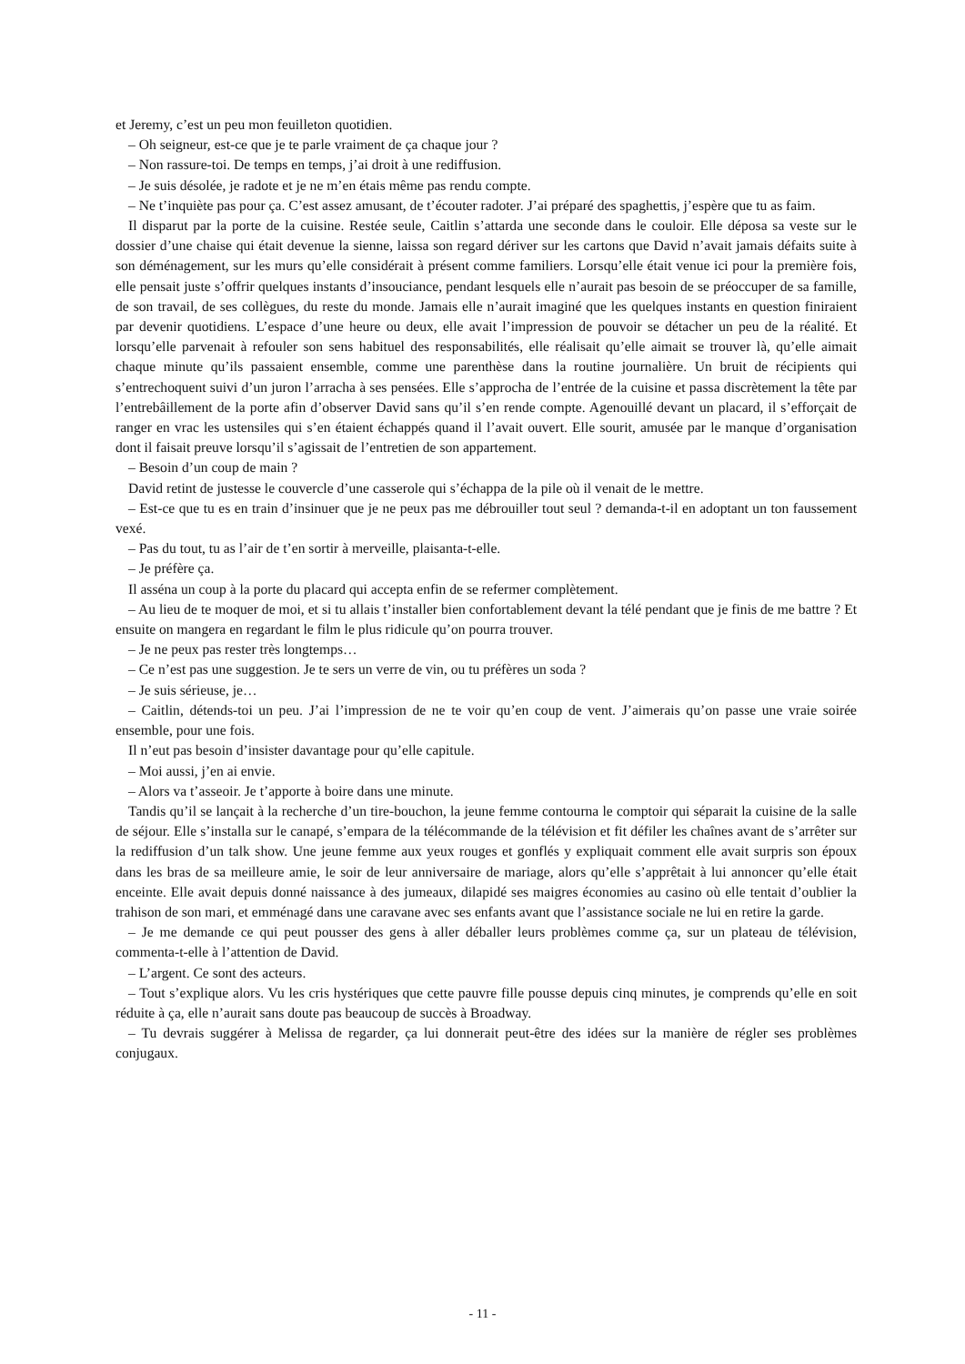et Jeremy, c’est un peu mon feuilleton quotidien.
– Oh seigneur, est-ce que je te parle vraiment de ça chaque jour ?
– Non rassure-toi. De temps en temps, j’ai droit à une rediffusion.
– Je suis désolée, je radote et je ne m’en étais même pas rendu compte.
– Ne t’inquiète pas pour ça. C’est assez amusant, de t’écouter radoter. J’ai préparé des spaghettis, j’espère que tu as faim.
Il disparut par la porte de la cuisine. Restée seule, Caitlin s’attarda une seconde dans le couloir. Elle déposa sa veste sur le dossier d’une chaise qui était devenue la sienne, laissa son regard dériver sur les cartons que David n’avait jamais défaits suite à son déménagement, sur les murs qu’elle considérait à présent comme familiers. Lorsqu’elle était venue ici pour la première fois, elle pensait juste s’offrir quelques instants d’insouciance, pendant lesquels elle n’aurait pas besoin de se préoccuper de sa famille, de son travail, de ses collègues, du reste du monde. Jamais elle n’aurait imaginé que les quelques instants en question finiraient par devenir quotidiens. L’espace d’une heure ou deux, elle avait l’impression de pouvoir se détacher un peu de la réalité. Et lorsqu’elle parvenait à refouler son sens habituel des responsabilités, elle réalisait qu’elle aimait se trouver là, qu’elle aimait chaque minute qu’ils passaient ensemble, comme une parenthèse dans la routine journalière. Un bruit de récipients qui s’entrechoquent suivi d’un juron l’arracha à ses pensées. Elle s’approcha de l’entrée de la cuisine et passa discrètement la tête par l’entrebâillement de la porte afin d’observer David sans qu’il s’en rende compte. Agenouillé devant un placard, il s’efforçait de ranger en vrac les ustensiles qui s’en étaient échappés quand il l’avait ouvert. Elle sourit, amusée par le manque d’organisation dont il faisait preuve lorsqu’il s’agissait de l’entretien de son appartement.
– Besoin d’un coup de main ?
David retint de justesse le couvercle d’une casserole qui s’échappa de la pile où il venait de le mettre.
– Est-ce que tu es en train d’insinuer que je ne peux pas me débrouiller tout seul ? demanda-t-il en adoptant un ton faussement vexé.
– Pas du tout, tu as l’air de t’en sortir à merveille, plaisanta-t-elle.
– Je préfère ça.
Il asséna un coup à la porte du placard qui accepta enfin de se refermer complètement.
– Au lieu de te moquer de moi, et si tu allais t’installer bien confortablement devant la télé pendant que je finis de me battre ? Et ensuite on mangera en regardant le film le plus ridicule qu’on pourra trouver.
– Je ne peux pas rester très longtemps…
– Ce n’est pas une suggestion. Je te sers un verre de vin, ou tu préfères un soda ?
– Je suis sérieuse, je…
– Caitlin, détends-toi un peu. J’ai l’impression de ne te voir qu’en coup de vent. J’aimerais qu’on passe une vraie soirée ensemble, pour une fois.
Il n’eut pas besoin d’insister davantage pour qu’elle capitule.
– Moi aussi, j’en ai envie.
– Alors va t’asseoir. Je t’apporte à boire dans une minute.
Tandis qu’il se lançait à la recherche d’un tire-bouchon, la jeune femme contourna le comptoir qui séparait la cuisine de la salle de séjour. Elle s’installa sur le canapé, s’empara de la télécommande de la télévision et fit défiler les chaînes avant de s’arrêter sur la rediffusion d’un talk show. Une jeune femme aux yeux rouges et gonflés y expliquait comment elle avait surpris son époux dans les bras de sa meilleure amie, le soir de leur anniversaire de mariage, alors qu’elle s’apprêtait à lui annoncer qu’elle était enceinte. Elle avait depuis donné naissance à des jumeaux, dilapidé ses maigres économies au casino où elle tentait d’oublier la trahison de son mari, et emménagé dans une caravane avec ses enfants avant que l’assistance sociale ne lui en retire la garde.
– Je me demande ce qui peut pousser des gens à aller déballer leurs problèmes comme ça, sur un plateau de télévision, commenta-t-elle à l’attention de David.
– L’argent. Ce sont des acteurs.
– Tout s’explique alors. Vu les cris hystériques que cette pauvre fille pousse depuis cinq minutes, je comprends qu’elle en soit réduite à ça, elle n’aurait sans doute pas beaucoup de succès à Broadway.
– Tu devrais suggérer à Melissa de regarder, ça lui donnerait peut-être des idées sur la manière de régler ses problèmes conjugaux.
- 11 -